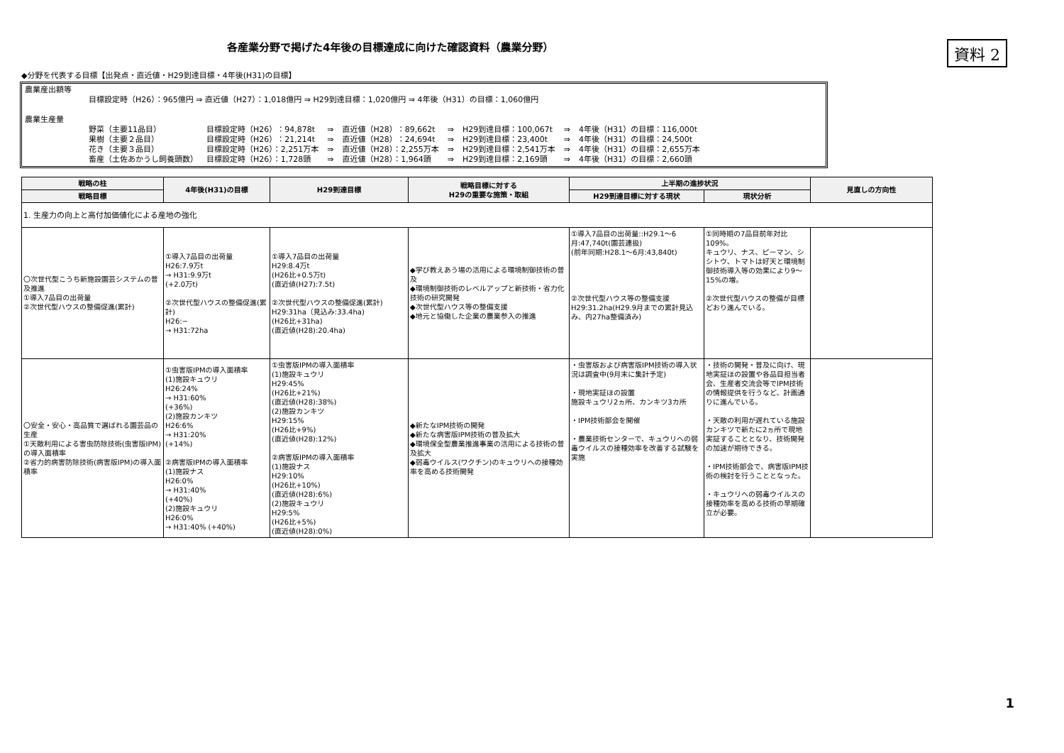各産業分野で掲げた4年後の目標達成に向けた確認資料（農業分野）
資料 2
◆分野を代表する目標【出発点・直近値・H29到達目標・4年後(H31)の目標】
農業産出額等
目標設定時（H26）：965億円 ⇒ 直近値（H27）：1,018億円 ⇒ H29到達目標：1,020億円 ⇒ 4年後（H31）の目標：1,060億円
農業生産量
| 野菜（主要11品目） | 目標設定時（H26）：94,878t | ⇒ | 直近値（H28）：89,662t | ⇒ | H29到達目標：100,067t | ⇒ | 4年後（H31）の目標：116,000t |
| 果樹（主要２品目） | 目標設定時（H26）：21,214t | ⇒ | 直近値（H28）：24,694t | ⇒ | H29到達目標：23,400t | ⇒ | 4年後（H31）の目標：24,500t |
| 花き（主要３品目） | 目標設定時（H26）：2,251万本 | ⇒ | 直近値（H28）：2,255万本 | ⇒ | H29到達目標：2,541万本 | ⇒ | 4年後（H31）の目標：2,655万本 |
| 畜産（土佐あかうし飼養頭数） | 目標設定時（H26）：1,728頭 | ⇒ | 直近値（H28）：1,964頭 | ⇒ | H29到達目標：2,169頭 | ⇒ | 4年後（H31）の目標：2,660頭 |
| 戦略の柱 | 4年後(H31)の目標 | H29到達目標 | 戦略目標に対する H29の重要な施策・取組 | 上半期の進捗状況 | | 見直しの方向性 |
| --- | --- | --- | --- | --- | --- | --- |
| 戦略目標 | | | | H29到達目標に対する現状 | 現状分析 | |
| 1. 生産力の向上と高付加価値化による産地の強化 | | | | | | |
| 〇次世代型こうち新施設園芸システムの普及推進 ①導入7品目の出荷量 ②次世代型ハウスの整備促進(累計) | ①導入7品目の出荷量 H26:7.9万t → H31:9.9万t (+2.0万t) ②次世代型ハウスの整備促進(累計) H26:− → H31:72ha | ①導入7品目の出荷量 H29:8.4万t (H26比+0.5万t) (直近値(H27):7.5t) ②次世代型ハウスの整備促進(累計) H29:31ha（見込み:33.4ha) (H26比+31ha) (直近値(H28):20.4ha) | ◆学び教えあう場の活用による環境制御技術の普及 ◆環境制御技術のレベルアップと新技術・省力化技術の研究開発 ◆次世代型ハウス等の整備支援 ◆地元と協働した企業の農業参入の推進 | ①導入7品目の出荷量::H29.1〜6月:47,740t(園芸連扱) (前年同期:H28.1〜6月:43,840t) ②次世代型ハウス等の整備支援 H29:31.2ha(H29.9月までの累計見込み、内27ha整備済み) | ①同時期の7品目前年対比109%。 キュウリ、ナス、ピーマン、シシトウ、トマトは好天と環境制御技術導入等の効果により9〜15%の増。 ②次世代型ハウスの整備が目標どおり進んでいる。 | |
| 〇安全・安心・高品質で選ばれる園芸品の生産 ①天敵利用による害虫防除技術(虫害版IPM)の導入面積率 ②省力的病害防除技術(病害版IPM)の導入面積率 | ①虫害版IPMの導入面積率 (1)施設キュウリ H26:24% → H31:60% (+36%) (2)施設カンキツ H26:6% → H31:20% (+14%) ②病害版IPMの導入面積率 (1)施設ナス H26:0% → H31:40% (+40%) (2)施設キュウリ H26:0% → H31:40% (+40%) | ①虫害版IPMの導入面積率 (1)施設キュウリ H29:45% (H26比+21%) (直近値(H28):38%) (2)施設カンキツ H29:15% (H26比+9%) (直近値(H28):12%) ②病害版IPMの導入面積率 (1)施設ナス H29:10% (H26比+10%) (直近値(H28):6%) (2)施設キュウリ H29:5% (H26比+5%) (直近値(H28):0%) | ◆新たなIPM技術の開発 ◆新たな病害版IPM技術の普及拡大 ◆環境保全型農業推進事業の活用による技術の普及拡大 ◆弱毒ウイルス(ワクチン)のキュウリへの接種効率を高める技術開発 | ・虫害版および病害版IPM技術の導入状況は調査中(9月末に集計予定) ・現地実証ほの設置 施設キュウリ2ヵ所、カンキツ3カ所 ・IPM技術部会を開催 ・農業技術センターで、キュウリへの弱毒ウイルスの接種効率を改善する試験を実施 | ・技術の開発・普及に向け、現地実証ほの設置や各品目担当者会、生産者交流会等でIPM技術の情報提供を行うなど、計画通りに進んでいる。 ・天敵の利用が遅れている施設カンキツで新たに2ヵ所で現地実証することとなり、技術開発の加速が期待できる。 ・IPM技術部会で、病害版IPM技術の検討を行うこととなった。 ・キュウリへの弱毒ウイルスの接種効率を高める技術の早期確立が必要。 | |
1